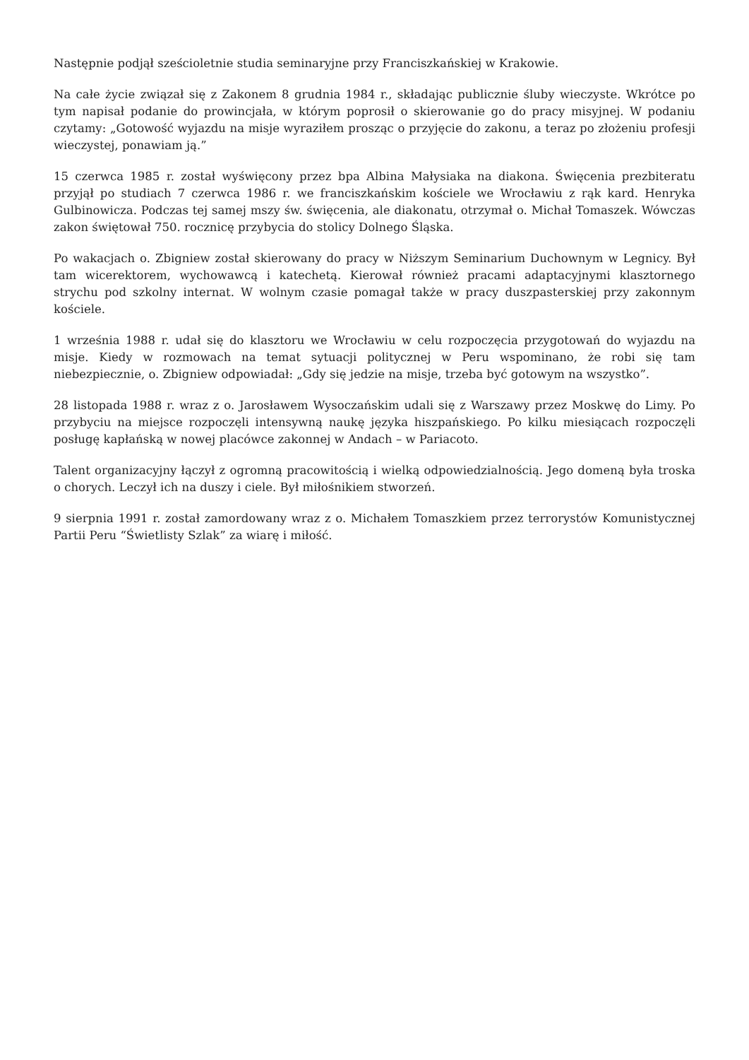Następnie podjął sześcioletnie studia seminaryjne przy Franciszkańskiej w Krakowie.
Na całe życie związał się z Zakonem 8 grudnia 1984 r., składając publicznie śluby wieczyste. Wkrótce po tym napisał podanie do prowincjała, w którym poprosił o skierowanie go do pracy misyjnej. W podaniu czytamy: „Gotowość wyjazdu na misje wyraziłem prosząc o przyjęcie do zakonu, a teraz po złożeniu profesji wieczystej, ponawiam ją.”
15 czerwca 1985 r. został wyświęcony przez bpa Albina Małysiaka na diakona. Święcenia prezbiteratu przyjął po studiach 7 czerwca 1986 r. we franciszkańskim kościele we Wrocławiu z rąk kard. Henryka Gulbinowicza. Podczas tej samej mszy św. święcenia, ale diakonatu, otrzymał o. Michał Tomaszek. Wówczas zakon świętował 750. rocznicę przybycia do stolicy Dolnego Śląska.
Po wakacjach o. Zbigniew został skierowany do pracy w Niższym Seminarium Duchownym w Legnicy. Był tam wicerektorem, wychowawcą i katechetą. Kierował również pracami adaptacyjnymi klasztornego strychu pod szkolny internat. W wolnym czasie pomagał także w pracy duszpasterskiej przy zakonnym kościele.
1 września 1988 r. udał się do klasztoru we Wrocławiu w celu rozpoczęcia przygotowań do wyjazdu na misje. Kiedy w rozmowach na temat sytuacji politycznej w Peru wspominano, że robi się tam niebezpiecznie, o. Zbigniew odpowiadał: „Gdy się jedzie na misje, trzeba być gotowym na wszystko”.
28 listopada 1988 r. wraz z o. Jarosławem Wysoczańskim udali się z Warszawy przez Moskwę do Limy. Po przybyciu na miejsce rozpoczęli intensywną naukę języka hiszpańskiego. Po kilku miesiącach rozpoczęli posługę kapłańską w nowej placówce zakonnej w Andach – w Pariacoto.
Talent organizacyjny łączył z ogromną pracowitością i wielką odpowiedzialnością. Jego domeną była troska o chorych. Leczył ich na duszy i ciele. Był miłośnikiem stworzeń.
9 sierpnia 1991 r. został zamordowany wraz z o. Michałem Tomaszkiem przez terrorystów Komunistycznej Partii Peru “Świetlisty Szlak” za wiarę i miłość.